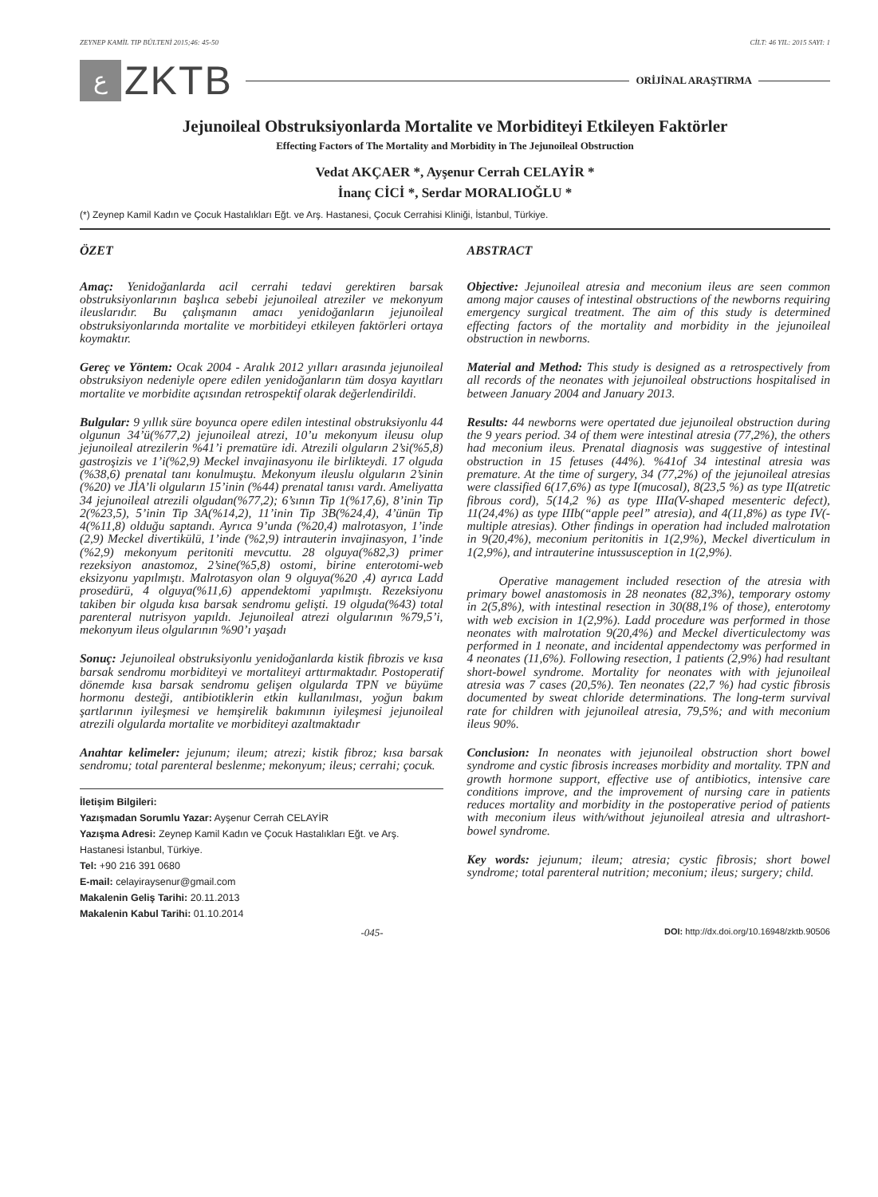ZEYNEP KAMİL TIP BÜLTENİ 2015;46: 45-50 CİLT: 46 YIL: 2015 SAYI: 1
ع
ZKTB
ORİJİNAL ARAŞTIRMA
Jejunoileal Obstruksiyonlarda Mortalite ve Morbiditeyi Etkileyen Faktörler
Effecting Factors of The Mortality and Morbidity in The Jejunoileal Obstruction
Vedat AKÇAER *, Ayşenur Cerrah CELAYİR *
İnanç CİCİ *, Serdar MORALIOĞLU *
(*) Zeynep Kamil Kadın ve Çocuk Hastalıkları Eğt. ve Arş. Hastanesi, Çocuk Cerrahisi Kliniği, İstanbul, Türkiye.
ÖZET
Amaç: Yenidoğanlarda acil cerrahi tedavi gerektiren barsak obstruksiyonlarının başlıca sebebi jejunoileal atreziler ve mekonyum ileuslarıdır. Bu çalışmanın amacı yenidoğanların jejunoileal obstruksiyonlarında mortalite ve morbitideyi etkileyen faktörleri ortaya koymaktır.
Gereç ve Yöntem: Ocak 2004 - Aralık 2012 yılları arasında jejunoileal obstruksiyon nedeniyle opere edilen yenidoğanların tüm dosya kayıtları mortalite ve morbidite açısından retrospektif olarak değerlendirildi.
Bulgular: 9 yıllık süre boyunca opere edilen intestinal obstruksiyonlu 44 olgunun 34’ü(%77,2) jejunoileal atrezi, 10’u mekonyum ileusu olup jejunoileal atrezilerin %41’i prematüre idi. Atrezili olguların 2’si(%5,8) gastroşizis ve 1’i(%2,9) Meckel invajinasyonu ile birlikteydi. 17 olguda (%38,6) prenatal tanı konulmuştu. Mekonyum ileuslu olguların 2’sinin (%20) ve JİA’li olguların 15’inin (%44) prenatal tanısı vardı. Ameliyatta 34 jejunoileal atrezili olgudan(%77,2); 6’sının Tip 1(%17,6), 8’inin Tip 2(%23,5), 5’inin Tip 3A(%14,2), 11’inin Tip 3B(%24,4), 4’ünün Tip 4(%11,8) olduğu saptandı. Ayrıca 9’unda (%20,4) malrotasyon, 1’inde (2,9) Meckel divertikülü, 1’inde (%2,9) intrauterin invajinasyon, 1’inde (%2,9) mekonyum peritoniti mevcuttu. 28 olguya(%82,3) primer rezeksiyon anastomoz, 2’sine(%5,8) ostomi, birine enterotomi-web eksizyonu yapılmıştı. Malrotasyon olan 9 olguya(%20 ,4) ayrıca Ladd prosedürü, 4 olguya(%11,6) appendektomi yapılmıştı. Rezeksiyonu takiben bir olguda kısa barsak sendromu gelişti. 19 olguda(%43) total parenteral nutrisyon yapıldı. Jejunoileal atrezi olgularının %79,5’i, mekonyum ileus olgularının %90’ı yaşadı
Sonuç: Jejunoileal obstruksiyonlu yenidoğanlarda kistik fibrozis ve kısa barsak sendromu morbiditeyi ve mortaliteyi arttırmaktadır. Postoperatif dönemde kısa barsak sendromu gelişen olgularda TPN ve büyüme hormonu desteği, antibiotiklerin etkin kullanılması, yoğun bakım şartlarının iyileşmesi ve hemşirelik bakımının iyileşmesi jejunoileal atrezili olgularda mortalite ve morbiditeyi azaltmaktadır
Anahtar kelimeler: jejunum; ileum; atrezi; kistik fibroz; kısa barsak sendromu; total parenteral beslenme; mekonyum; ileus; cerrahi; çocuk.
İletişim Bilgileri:
Yazışmadan Sorumlu Yazar: Ayşenur Cerrah CELAYİR
Yazışma Adresi: Zeynep Kamil Kadın ve Çocuk Hastalıkları Eğt. ve Arş. Hastanesi İstanbul, Türkiye.
Tel: +90 216 391 0680
E-mail: celayiraysenur@gmail.com
Makalenin Geliş Tarihi: 20.11.2013
Makalenin Kabul Tarihi: 01.10.2014
ABSTRACT
Objective: Jejunoileal atresia and meconium ileus are seen common among major causes of intestinal obstructions of the newborns requiring emergency surgical treatment. The aim of this study is determined effecting factors of the mortality and morbidity in the jejunoileal obstruction in newborns.
Material and Method: This study is designed as a retrospectively from all records of the neonates with jejunoileal obstructions hospitalised in between January 2004 and January 2013.
Results: 44 newborns were opertated due jejunoileal obstruction during the 9 years period. 34 of them were intestinal atresia (77,2%), the others had meconium ileus. Prenatal diagnosis was suggestive of intestinal obstruction in 15 fetuses (44%). %41of 34 intestinal atresia was premature. At the time of surgery, 34 (77,2%) of the jejunoileal atresias were classified 6(17,6%) as type I(mucosal), 8(23,5 %) as type II(atretic fibrous cord), 5(14,2 %) as type IIIa(V-shaped mesenteric defect), 11(24,4%) as type IIIb(“apple peel” atresia), and 4(11,8%) as type IV(-multiple atresias). Other findings in operation had included malrotation in 9(20,4%), meconium peritonitis in 1(2,9%), Meckel diverticulum in 1(2,9%), and intrauterine intussusception in 1(2,9%).
Operative management included resection of the atresia with primary bowel anastomosis in 28 neonates (82,3%), temporary ostomy in 2(5,8%), with intestinal resection in 30(88,1% of those), enterotomy with web excision in 1(2,9%). Ladd procedure was performed in those neonates with malrotation 9(20,4%) and Meckel diverticulectomy was performed in 1 neonate, and incidental appendectomy was performed in 4 neonates (11,6%). Following resection, 1 patients (2,9%) had resultant short-bowel syndrome. Mortality for neonates with with jejunoileal atresia was 7 cases (20,5%). Ten neonates (22,7 %) had cystic fibrosis documented by sweat chloride determinations. The long-term survival rate for children with jejunoileal atresia, 79,5%; and with meconium ileus 90%.
Conclusion: In neonates with jejunoileal obstruction short bowel syndrome and cystic fibrosis increases morbidity and mortality. TPN and growth hormone support, effective use of antibiotics, intensive care conditions improve, and the improvement of nursing care in patients reduces mortality and morbidity in the postoperative period of patients with meconium ileus with/without jejunoileal atresia and ultrashort-bowel syndrome.
Key words: jejunum; ileum; atresia; cystic fibrosis; short bowel syndrome; total parenteral nutrition; meconium; ileus; surgery; child.
-045- DOI: http://dx.doi.org/10.16948/zktb.90506